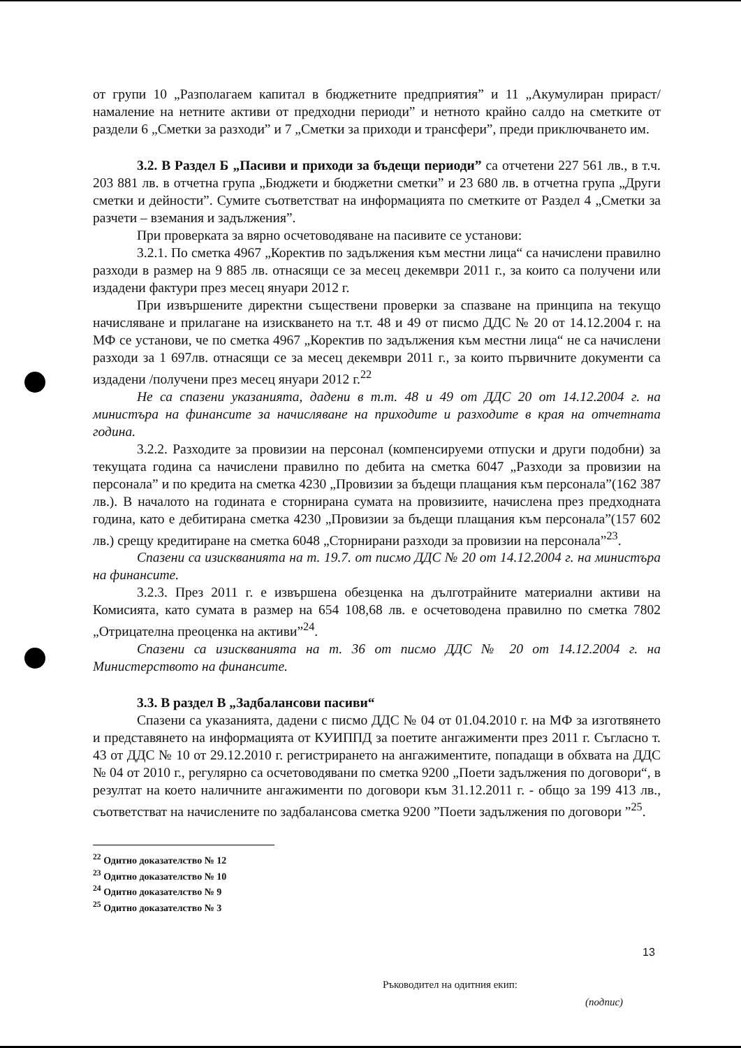от групи 10 „Разполагаем капитал в бюджетните предприятия” и 11 „Акумулиран прираст/намаление на нетните активи от предходни периоди” и нетното крайно салдо на сметките от раздели 6 „Сметки за разходи” и 7 „Сметки за приходи и трансфери”, преди приключването им.
3.2. В Раздел Б „Пасиви и приходи за бъдещи периоди” са отчетени 227 561 лв., в т.ч. 203 881 лв. в отчетна група „Бюджети и бюджетни сметки” и 23 680 лв. в отчетна група „Други сметки и дейности”. Сумите съответстват на информацията по сметките от Раздел 4 „Сметки за разчети – вземания и задължения”.
При проверката за вярно осчетоводяване на пасивите се установи:
3.2.1. По сметка 4967 „Коректив по задължения към местни лица“ са начислени правилно разходи в размер на 9 885 лв. отнасящи се за месец декември 2011 г., за които са получени или издадени фактури през месец януари 2012 г.
При извършените директни съществени проверки за спазване на принципа на текущо начисляване и прилагане на изискването на т.т. 48 и 49 от писмо ДДС № 20 от 14.12.2004 г. на МФ се установи, че по сметка 4967 „Коректив по задължения към местни лица“ не са начислени разходи за 1 697лв. отнасящи се за месец декември 2011 г., за които първичните документи са издадени /получени през месец януари 2012 г.<sup>22</sup>
Не са спазени указанията, дадени в т.т. 48 и 49 от ДДС 20 от 14.12.2004 г. на министъра на финансите за начисляване на приходите и разходите в края на отчетната година.
3.2.2. Разходите за провизии на персонал (компенсируеми отпуски и други подобни) за текущата година са начислени правилно по дебита на сметка 6047 „Разходи за провизии на персонала” и по кредита на сметка 4230 „Провизии за бъдещи плащания към персонала”(162 387 лв.). В началото на годината е сторнирана сумата на провизиите, начислена през предходната година, като е дебитирана сметка 4230 „Провизии за бъдещи плащания към персонала”(157 602 лв.) срещу кредитиране на сметка 6048 „Сторнирани разходи за провизии на персонала”<sup>23</sup>.
Спазени са изискванията на т. 19.7. от писмо ДДС № 20 от 14.12.2004 г. на министъра на финансите.
3.2.3. През 2011 г. е извършена обезценка на дълготрайните материални активи на Комисията, като сумата в размер на 654 108,68 лв. е осчетоводена правилно по сметка 7802 „Отрицателна преоценка на активи”<sup>24</sup>.
Спазени са изискванията на т. 36 от писмо ДДС № 20 от 14.12.2004 г. на Министерството на финансите.
3.3. В раздел В „Задбалансови пасиви“
Спазени са указанията, дадени с писмо ДДС № 04 от 01.04.2010 г. на МФ за изготвянето и представянето на информацията от КУИППД за поетите ангажименти през 2011 г. Съгласно т. 43 от ДДС № 10 от 29.12.2010 г. регистрирането на ангажиментите, попадащи в обхвата на ДДС № 04 от 2010 г., регулярно са осчетоводявани по сметка 9200 „Поети задължения по договори“, в резултат на което наличните ангажименти по договори към 31.12.2011 г. - общо за 199 413 лв., съответстват на начислените по задбалансова сметка 9200 ”Поети задължения по договори ”<sup>25</sup>.
<sup>22</sup> Одитно доказателство № 12
<sup>23</sup> Одитно доказателство № 10
<sup>24</sup> Одитно доказателство № 9
<sup>25</sup> Одитно доказателство № 3
13
Ръководител на одитния екип:
(подпис)